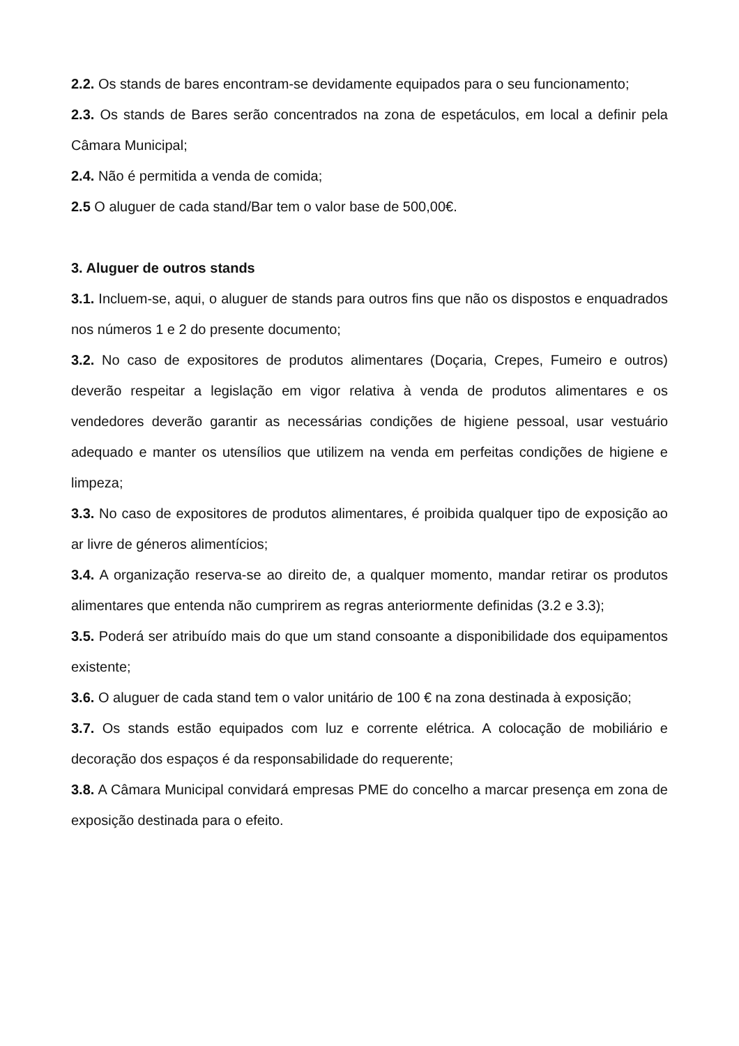2.2. Os stands de bares encontram-se devidamente equipados para o seu funcionamento;
2.3. Os stands de Bares serão concentrados na zona de espetáculos, em local a definir pela Câmara Municipal;
2.4. Não é permitida a venda de comida;
2.5 O aluguer de cada stand/Bar tem o valor base de 500,00€.
3. Aluguer de outros stands
3.1. Incluem-se, aqui, o aluguer de stands para outros fins que não os dispostos e enquadrados nos números 1 e 2 do presente documento;
3.2. No caso de expositores de produtos alimentares (Doçaria, Crepes, Fumeiro e outros) deverão respeitar a legislação em vigor relativa à venda de produtos alimentares e os vendedores deverão garantir as necessárias condições de higiene pessoal, usar vestuário adequado e manter os utensílios que utilizem na venda em perfeitas condições de higiene e limpeza;
3.3. No caso de expositores de produtos alimentares, é proibida qualquer tipo de exposição ao ar livre de géneros alimentícios;
3.4. A organização reserva-se ao direito de, a qualquer momento, mandar retirar os produtos alimentares que entenda não cumprirem as regras anteriormente definidas (3.2 e 3.3);
3.5. Poderá ser atribuído mais do que um stand consoante a disponibilidade dos equipamentos existente;
3.6. O aluguer de cada stand tem o valor unitário de 100 € na zona destinada à exposição;
3.7. Os stands estão equipados com luz e corrente elétrica. A colocação de mobiliário e decoração dos espaços é da responsabilidade do requerente;
3.8. A Câmara Municipal convidará empresas PME do concelho a marcar presença em zona de exposição destinada para o efeito.